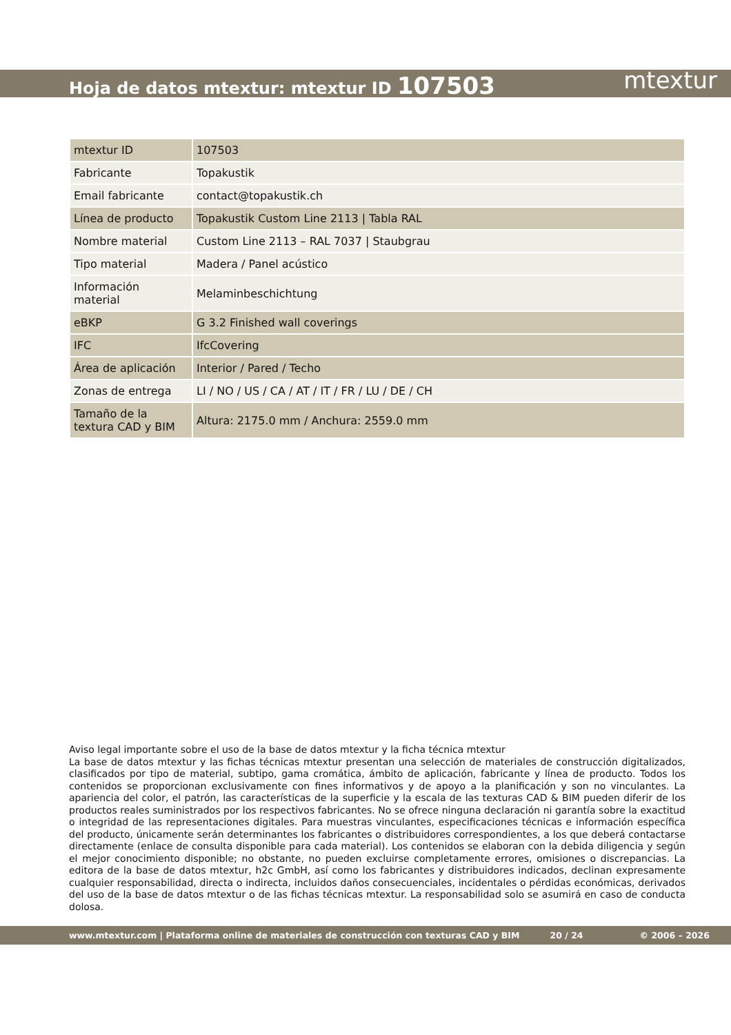Hoja de datos mtextur: mtextur ID 107503 mtextur
| mtextur ID | 107503 |
| Fabricante | Topakustik |
| Email fabricante | contact@topakustik.ch |
| Línea de producto | Topakustik Custom Line 2113 / Tabla RAL |
| Nombre material | Custom Line 2113 – RAL 7037 / Staubgrau |
| Tipo material | Madera / Panel acústico |
| Información material | Melaminbeschichtung |
| eBKP | G 3.2 Finished wall coverings |
| IFC | IfcCovering |
| Área de aplicación | Interior / Pared / Techo |
| Zonas de entrega | LI / NO / US / CA / AT / IT / FR / LU / DE / CH |
| Tamaño de la textura CAD y BIM | Altura: 2175.0 mm / Anchura: 2559.0 mm |
Aviso legal importante sobre el uso de la base de datos mtextur y la ficha técnica mtextur
La base de datos mtextur y las fichas técnicas mtextur presentan una selección de materiales de construcción digitalizados, clasificados por tipo de material, subtipo, gama cromática, ámbito de aplicación, fabricante y línea de producto. Todos los contenidos se proporcionan exclusivamente con fines informativos y de apoyo a la planificación y son no vinculantes. La apariencia del color, el patrón, las características de la superficie y la escala de las texturas CAD & BIM pueden diferir de los productos reales suministrados por los respectivos fabricantes. No se ofrece ninguna declaración ni garantía sobre la exactitud o integridad de las representaciones digitales. Para muestras vinculantes, especificaciones técnicas e información específica del producto, únicamente serán determinantes los fabricantes o distribuidores correspondientes, a los que deberá contactarse directamente (enlace de consulta disponible para cada material). Los contenidos se elaboran con la debida diligencia y según el mejor conocimiento disponible; no obstante, no pueden excluirse completamente errores, omisiones o discrepancias. La editora de la base de datos mtextur, h2c GmbH, así como los fabricantes y distribuidores indicados, declinan expresamente cualquier responsabilidad, directa o indirecta, incluidos daños consecuenciales, incidentales o pérdidas económicas, derivados del uso de la base de datos mtextur o de las fichas técnicas mtextur. La responsabilidad solo se asumirá en caso de conducta dolosa.
www.mtextur.com | Plataforma online de materiales de construcción con texturas CAD y BIM 20 / 24 © 2006 – 2026